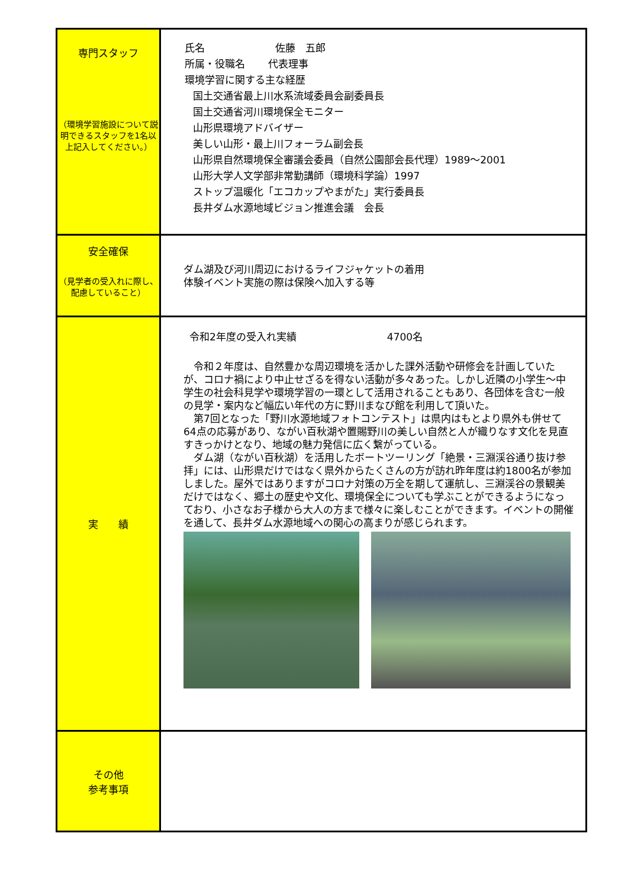| 専門スタッフ （環境学習施設について説明できるスタッフを1名以上記入してください。） | 氏名 佐藤 五郎 所属・役職名 代表理事 環境学習に関する主な経歴 国土交通省最上川水系流域委員会副委員長 国土交通省河川環境保全モニター 山形県環境アドバイザー 美しい山形・最上川フォーラム副会長 山形県自然環境保全審議会委員（自然公園部会長代理）1989～2001 山形大学人文学部非常勤講師（環境科学論）1997 ストップ温暖化「エコカップやまがた」実行委員長 長井ダム水源地域ビジョン推進会議 会長 |
| 安全確保 （見学者の受入れに際し、配慮していること） | ダム湖及び河川周辺におけるライフジャケットの着用 体験イベント実施の際は保険へ加入する等 |
| 実 績 | 令和2年度の受入れ実績 4700名 令和２年度は、自然豊かな周辺環境を活かした課外活動や研修会を計画していたが、コロナ禍により中止せざるを得ない活動が多々あった。しかし近隣の小学生～中学生の社会科見学や環境学習の一環として活用されることもあり、各団体を含む一般の見学・案内など幅広い年代の方に野川まなび館を利用して頂いた。 第7回となった「野川水源地域フォトコンテスト」は県内はもとより県外も併せて64点の応募があり、ながい百秋湖や置賜野川の美しい自然と人が織りなす文化を見直すきっかけとなり、地域の魅力発信に広く繋がっている。 ダム湖（ながい百秋湖）を活用したボートツーリング「絶景・三淵渓谷通り抜け参拝」には、山形県だけではなく県外からたくさんの方が訪れ昨年度は約1800名が参加しました。屋外ではありますがコロナ対策の万全を期して運航し、三淵渓谷の景観美だけではなく、郷土の歴史や文化、環境保全についても学ぶことができるようになっており、小さなお子様から大人の方まで様々に楽しむことができます。イベントの開催を通して、長井ダム水源地域への関心の高まりが感じられます。 |
| その他 参考事項 | |